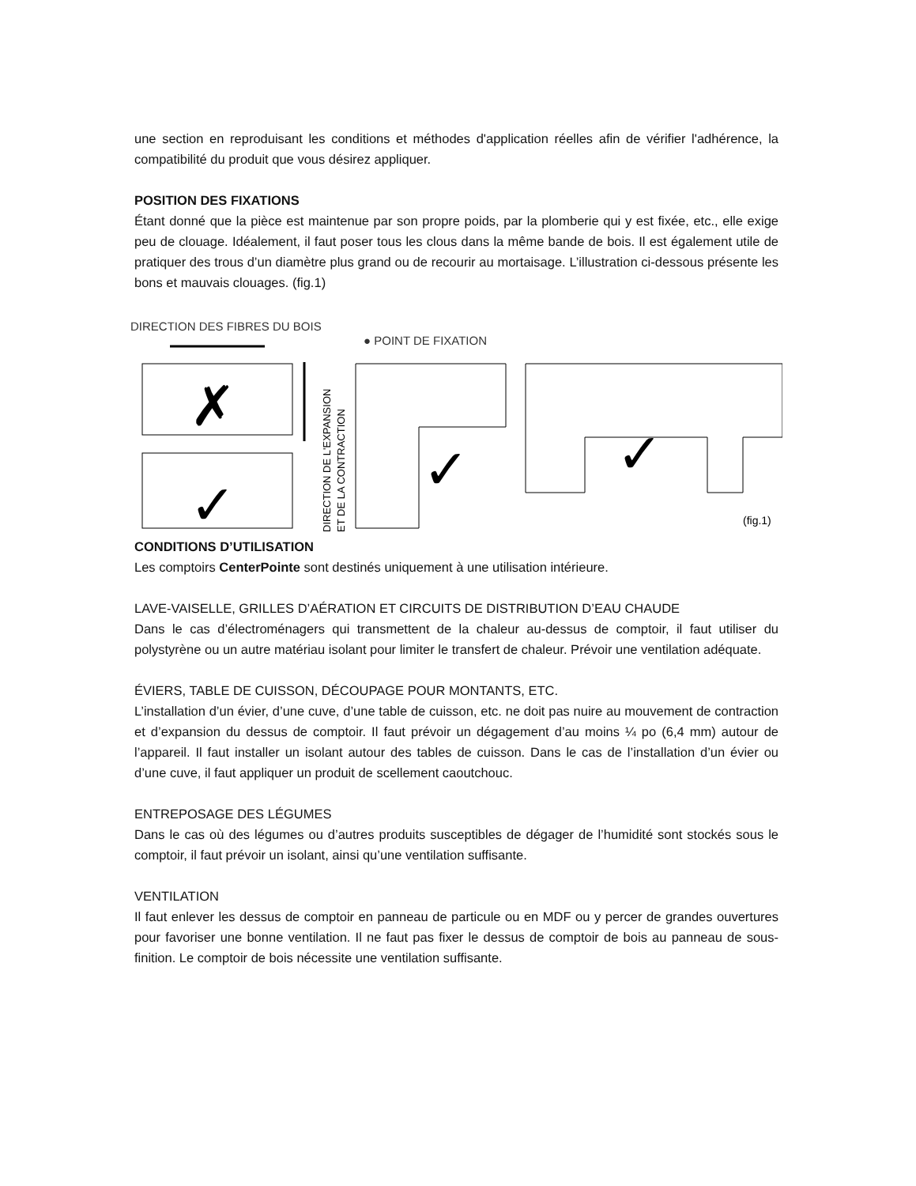une section en reproduisant les conditions et méthodes d'application réelles afin de vérifier l'adhérence, la compatibilité du produit que vous désirez appliquer.
POSITION DES FIXATIONS
Étant donné que la pièce est maintenue par son propre poids, par la plomberie qui y est fixée, etc., elle exige peu de clouage. Idéalement, il faut poser tous les clous dans la même bande de bois. Il est également utile de pratiquer des trous d’un diamètre plus grand ou de recourir au mortaisage. L’illustration ci-dessous présente les bons et mauvais clouages. (fig.1)
DIRECTION DES FIBRES DU BOIS
● POINT DE FIXATION
✗
✓
DIRECTION DE L'EXPANSION
ET DE LA CONTRACTION
✓
✓
(fig.1)
CONDITIONS D’UTILISATION
Les comptoirs CenterPointe sont destinés uniquement à une utilisation intérieure.
LAVE-VAISELLE, GRILLES D’AÉRATION ET CIRCUITS DE DISTRIBUTION D’EAU CHAUDE
Dans le cas d’électroménagers qui transmettent de la chaleur au-dessus de comptoir, il faut utiliser du polystyrène ou un autre matériau isolant pour limiter le transfert de chaleur. Prévoir une ventilation adéquate.
ÉVIERS, TABLE DE CUISSON, DÉCOUPAGE POUR MONTANTS, ETC.
L’installation d’un évier, d’une cuve, d’une table de cuisson, etc. ne doit pas nuire au mouvement de contraction et d’expansion du dessus de comptoir. Il faut prévoir un dégagement d’au moins ¼ po (6,4 mm) autour de l’appareil. Il faut installer un isolant autour des tables de cuisson. Dans le cas de l’installation d’un évier ou d’une cuve, il faut appliquer un produit de scellement caoutchouc.
ENTREPOSAGE DES LÉGUMES
Dans le cas où des légumes ou d’autres produits susceptibles de dégager de l’humidité sont stockés sous le comptoir, il faut prévoir un isolant, ainsi qu’une ventilation suffisante.
VENTILATION
Il faut enlever les dessus de comptoir en panneau de particule ou en MDF ou y percer de grandes ouvertures pour favoriser une bonne ventilation. Il ne faut pas fixer le dessus de comptoir de bois au panneau de sous-finition. Le comptoir de bois nécessite une ventilation suffisante.